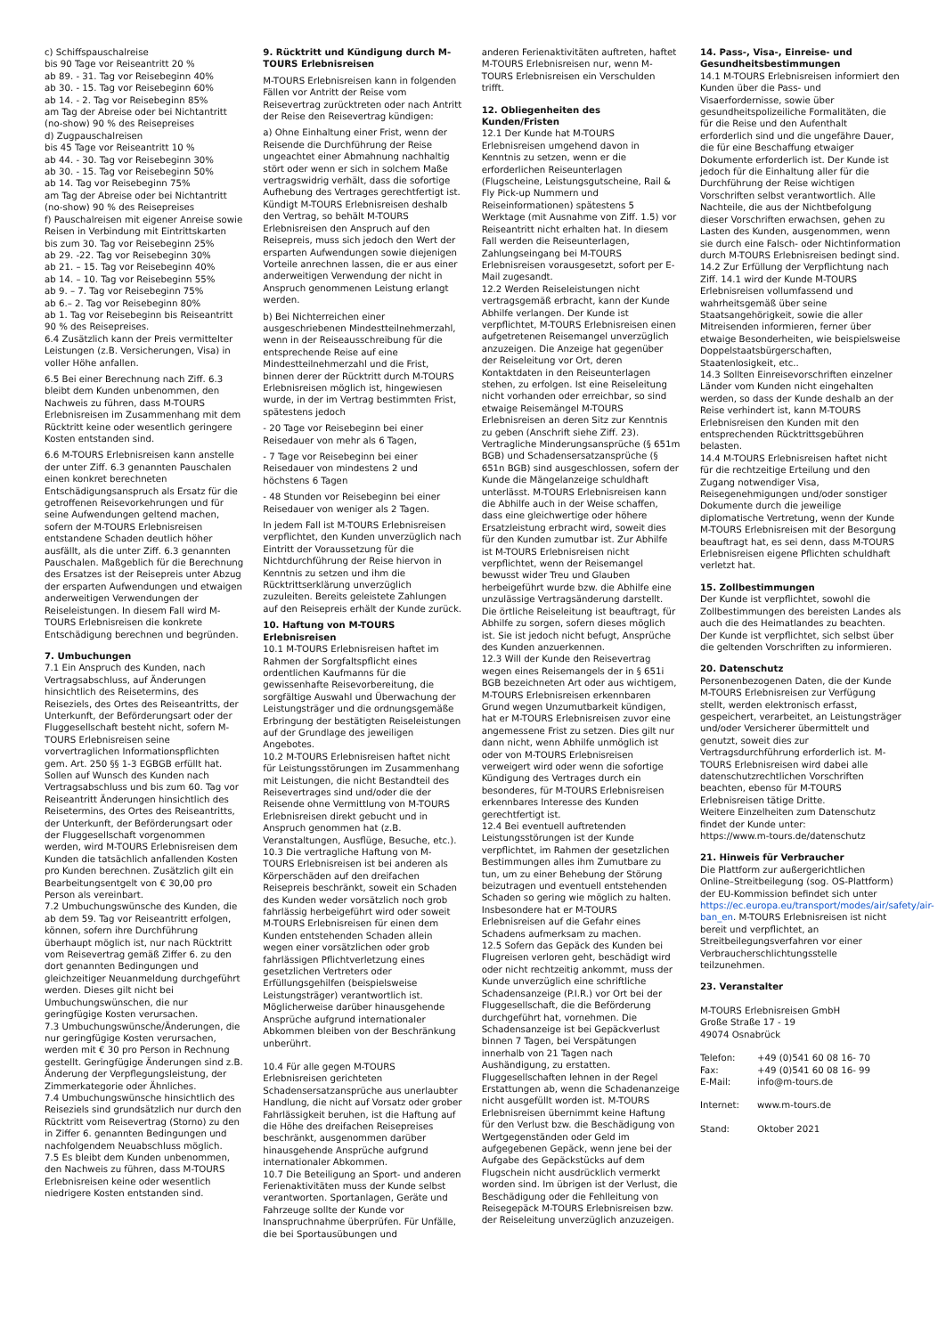c) Schiffspauschalreise
bis 90 Tage vor Reiseantritt 20 %
ab 89. - 31. Tag vor Reisebeginn 40%
ab 30. - 15. Tag vor Reisebeginn 60%
ab 14. - 2. Tag vor Reisebeginn 85%
am Tag der Abreise oder bei Nichtantritt (no-show) 90 % des Reisepreises
d) Zugpauschalreisen
bis 45 Tage vor Reiseantritt 10 %
ab 44. - 30. Tag vor Reisebeginn 30%
ab 30. - 15. Tag vor Reisebeginn 50%
ab 14. Tag vor Reisebeginn 75%
am Tag der Abreise oder bei Nichtantritt (no-show) 90 % des Reisepreises
f) Pauschalreisen mit eigener Anreise sowie Reisen in Verbindung mit Eintrittskarten
bis zum 30. Tag vor Reisebeginn 25%
ab 29. -22. Tag vor Reisebeginn 30%
ab 21. – 15. Tag vor Reisebeginn 40%
ab 14. – 10. Tag vor Reisebeginn 55%
ab 9. – 7. Tag vor Reisebeginn 75%
ab 6.– 2. Tag vor Reisebeginn 80%
ab 1. Tag vor Reisebeginn bis Reiseantritt 90 % des Reisepreises.
6.4 Zusätzlich kann der Preis vermittelter Leistungen (z.B. Versicherungen, Visa) in voller Höhe anfallen.
6.5 Bei einer Berechnung nach Ziff. 6.3 bleibt dem Kunden unbenommen, den Nachweis zu führen, dass M-TOURS Erlebnisreisen im Zusammenhang mit dem Rücktritt keine oder wesentlich geringere Kosten entstanden sind.
6.6 M-TOURS Erlebnisreisen kann anstelle der unter Ziff. 6.3 genannten Pauschalen einen konkret berechneten Entschädigungsanspruch als Ersatz für die getroffenen Reisevorkehrungen und für seine Aufwendungen geltend machen, sofern der M-TOURS Erlebnisreisen entstandene Schaden deutlich höher ausfällt, als die unter Ziff. 6.3 genannten Pauschalen. Maßgeblich für die Berechnung des Ersatzes ist der Reisepreis unter Abzug der ersparten Aufwendungen und etwaigen anderweitigen Verwendungen der Reiseleistungen. In diesem Fall wird M-TOURS Erlebnisreisen die konkrete Entschädigung berechnen und begründen.
7. Umbuchungen
7.1 Ein Anspruch des Kunden, nach Vertragsabschluss, auf Änderungen hinsichtlich des Reisetermins, des Reiseziels, des Ortes des Reiseantritts, der Unterkunft, der Beförderungsart oder der Fluggesellschaft besteht nicht, sofern M-TOURS Erlebnisreisen seine vorvertraglichen Informationspflichten gem. Art. 250 §§ 1-3 EGBGB erfüllt hat. Sollen auf Wunsch des Kunden nach Vertragsabschluss und bis zum 60. Tag vor Reiseantritt Änderungen hinsichtlich des Reisetermins, des Ortes des Reiseantritts, der Unterkunft, der Beförderungsart oder der Fluggesellschaft vorgenommen werden, wird M-TOURS Erlebnisreisen dem Kunden die tatsächlich anfallenden Kosten pro Kunden berechnen. Zusätzlich gilt ein Bearbeitungsentgelt von € 30,00 pro Person als vereinbart.
7.2 Umbuchungswünsche des Kunden, die ab dem 59. Tag vor Reiseantritt erfolgen, können, sofern ihre Durchführung überhaupt möglich ist, nur nach Rücktritt vom Reisevertrag gemäß Ziffer 6. zu den dort genannten Bedingungen und gleichzeitiger Neuanmeldung durchgeführt werden. Dieses gilt nicht bei Umbuchungswünschen, die nur geringfügige Kosten verursachen.
7.3 Umbuchungswünsche/Änderungen, die nur geringfügige Kosten verursachen, werden mit € 30 pro Person in Rechnung gestellt. Geringfügige Änderungen sind z.B. Änderung der Verpflegungsleistung, der Zimmerkategorie oder Ähnliches.
7.4 Umbuchungswünsche hinsichtlich des Reiseziels sind grundsätzlich nur durch den Rücktritt vom Reisevertrag (Storno) zu den in Ziffer 6. genannten Bedingungen und nachfolgendem Neuabschluss möglich.
7.5 Es bleibt dem Kunden unbenommen, den Nachweis zu führen, dass M-TOURS Erlebnisreisen keine oder wesentlich niedrigere Kosten entstanden sind.
9. Rücktritt und Kündigung durch M-TOURS Erlebnisreisen
M-TOURS Erlebnisreisen kann in folgenden Fällen vor Antritt der Reise vom Reisevertrag zurücktreten oder nach Antritt der Reise den Reisevertrag kündigen:
a) Ohne Einhaltung einer Frist, wenn der Reisende die Durchführung der Reise ungeachtet einer Abmahnung nachhaltig stört oder wenn er sich in solchem Maße vertragswidrig verhält, dass die sofortige Aufhebung des Vertrages gerechtfertigt ist. Kündigt M-TOURS Erlebnisreisen deshalb den Vertrag, so behält M-TOURS Erlebnisreisen den Anspruch auf den Reisepreis, muss sich jedoch den Wert der ersparten Aufwendungen sowie diejenigen Vorteile anrechnen lassen, die er aus einer anderweitigen Verwendung der nicht in Anspruch genommenen Leistung erlangt werden.
b) Bei Nichterreichen einer ausgeschriebenen Mindestteilnehmerzahl, wenn in der Reiseausschreibung für die entsprechende Reise auf eine Mindestteilnehmerzahl und die Frist, binnen derer der Rücktritt durch M-TOURS Erlebnisreisen möglich ist, hingewiesen wurde, in der im Vertrag bestimmten Frist, spätestens jedoch
- 20 Tage vor Reisebeginn bei einer Reisedauer von mehr als 6 Tagen,
- 7 Tage vor Reisebeginn bei einer Reisedauer von mindestens 2 und höchstens 6 Tagen
- 48 Stunden vor Reisebeginn bei einer Reisedauer von weniger als 2 Tagen.
In jedem Fall ist M-TOURS Erlebnisreisen verpflichtet, den Kunden unverzüglich nach Eintritt der Voraussetzung für die Nichtdurchführung der Reise hiervon in Kenntnis zu setzen und ihm die Rücktrittserklärung unverzüglich zuzuleiten. Bereits geleistete Zahlungen auf den Reisepreis erhält der Kunde zurück.
10. Haftung von M-TOURS Erlebnisreisen
10.1 M-TOURS Erlebnisreisen haftet im Rahmen der Sorgfaltspflicht eines ordentlichen Kaufmanns für die gewissenhafte Reisevorbereitung, die sorgfältige Auswahl und Überwachung der Leistungsträger und die ordnungsgemäße Erbringung der bestätigten Reiseleistungen auf der Grundlage des jeweiligen Angebotes.
10.2 M-TOURS Erlebnisreisen haftet nicht für Leistungsstörungen im Zusammenhang mit Leistungen, die nicht Bestandteil des Reisevertrages sind und/oder die der Reisende ohne Vermittlung von M-TOURS Erlebnisreisen direkt gebucht und in Anspruch genommen hat (z.B. Veranstaltungen, Ausflüge, Besuche, etc.).
10.3 Die vertragliche Haftung von M-TOURS Erlebnisreisen ist bei anderen als Körperschäden auf den dreifachen Reisepreis beschränkt, soweit ein Schaden des Kunden weder vorsätzlich noch grob fahrlässig herbeigeführt wird oder soweit M-TOURS Erlebnisreisen für einen dem Kunden entstehenden Schaden allein wegen einer vorsätzlichen oder grob fahrlässigen Pflichtverletzung eines gesetzlichen Vertreters oder Erfüllungsgehilfen (beispielsweise Leistungsträger) verantwortlich ist. Möglicherweise darüber hinausgehende Ansprüche aufgrund internationaler Abkommen bleiben von der Beschränkung unberührt.
10.4 Für alle gegen M-TOURS Erlebnisreisen gerichteten Schadensersatzansprüche aus unerlaubter Handlung, die nicht auf Vorsatz oder grober Fahrlässigkeit beruhen, ist die Haftung auf die Höhe des dreifachen Reisepreises beschränkt, ausgenommen darüber hinausgehende Ansprüche aufgrund internationaler Abkommen.
10.7 Die Beteiligung an Sport- und anderen Ferienaktivitäten muss der Kunde selbst verantworten. Sportanlagen, Geräte und Fahrzeuge sollte der Kunde vor Inanspruchnahme überprüfen. Für Unfälle, die bei Sportausübungen und
anderen Ferienaktivitäten auftreten, haftet M-TOURS Erlebnisreisen nur, wenn M-TOURS Erlebnisreisen ein Verschulden trifft.
12. Obliegenheiten des Kunden/Fristen
12.1 Der Kunde hat M-TOURS Erlebnisreisen umgehend davon in Kenntnis zu setzen, wenn er die erforderlichen Reiseunterlagen (Flugscheine, Leistungsgutscheine, Rail & Fly Pick-up Nummern und Reiseinformationen) spätestens 5 Werktage (mit Ausnahme von Ziff. 1.5) vor Reiseantritt nicht erhalten hat. In diesem Fall werden die Reiseunterlagen, Zahlungseingang bei M-TOURS Erlebnisreisen vorausgesetzt, sofort per E-Mail zugesandt.
12.2 Werden Reiseleistungen nicht vertragsgemäß erbracht, kann der Kunde Abhilfe verlangen. Der Kunde ist verpflichtet, M-TOURS Erlebnisreisen einen aufgetretenen Reisemangel unverzüglich anzuzeigen. Die Anzeige hat gegenüber der Reiseleitung vor Ort, deren Kontaktdaten in den Reiseunterlagen stehen, zu erfolgen. Ist eine Reiseleitung nicht vorhanden oder erreichbar, so sind etwaige Reisemängel M-TOURS Erlebnisreisen an deren Sitz zur Kenntnis zu geben (Anschrift siehe Ziff. 23).
Vertragliche Minderungsansprüche (§ 651m BGB) und Schadensersatzansprüche (§ 651n BGB) sind ausgeschlossen, sofern der Kunde die Mängelanzeige schuldhaft unterlässt. M-TOURS Erlebnisreisen kann die Abhilfe auch in der Weise schaffen, dass eine gleichwertige oder höhere Ersatzleistung erbracht wird, soweit dies für den Kunden zumutbar ist. Zur Abhilfe ist M-TOURS Erlebnisreisen nicht verpflichtet, wenn der Reisemangel bewusst wider Treu und Glauben herbeigeführt wurde bzw. die Abhilfe eine unzulässige Vertragsänderung darstellt. Die örtliche Reiseleitung ist beauftragt, für Abhilfe zu sorgen, sofern dieses möglich ist. Sie ist jedoch nicht befugt, Ansprüche des Kunden anzuerkennen.
12.3 Will der Kunde den Reisevertrag wegen eines Reisemangels der in § 651i BGB bezeichneten Art oder aus wichtigem, M-TOURS Erlebnisreisen erkennbaren Grund wegen Unzumutbarkeit kündigen, hat er M-TOURS Erlebnisreisen zuvor eine angemessene Frist zu setzen. Dies gilt nur dann nicht, wenn Abhilfe unmöglich ist oder von M-TOURS Erlebnisreisen verweigert wird oder wenn die sofortige Kündigung des Vertrages durch ein besonderes, für M-TOURS Erlebnisreisen erkennbares Interesse des Kunden gerechtfertigt ist.
12.4 Bei eventuell auftretenden Leistungsstörungen ist der Kunde verpflichtet, im Rahmen der gesetzlichen Bestimmungen alles ihm Zumutbare zu tun, um zu einer Behebung der Störung beizutragen und eventuell entstehenden Schaden so gering wie möglich zu halten. Insbesondere hat er M-TOURS Erlebnisreisen auf die Gefahr eines Schadens aufmerksam zu machen.
12.5 Sofern das Gepäck des Kunden bei Flugreisen verloren geht, beschädigt wird oder nicht rechtzeitig ankommt, muss der Kunde unverzüglich eine schriftliche Schadensanzeige (P.I.R.) vor Ort bei der Fluggesellschaft, die die Beförderung durchgeführt hat, vornehmen. Die Schadensanzeige ist bei Gepäckverlust binnen 7 Tagen, bei Verspätungen innerhalb von 21 Tagen nach Aushändigung, zu erstatten. Fluggesellschaften lehnen in der Regel Erstattungen ab, wenn die Schadenanzeige nicht ausgefüllt worden ist. M-TOURS Erlebnisreisen übernimmt keine Haftung für den Verlust bzw. die Beschädigung von Wertgegenständen oder Geld im aufgegebenen Gepäck, wenn jene bei der Aufgabe des Gepäckstücks auf dem Flugschein nicht ausdrücklich vermerkt worden sind. Im übrigen ist der Verlust, die Beschädigung oder die Fehlleitung von Reisegepäck M-TOURS Erlebnisreisen bzw. der Reiseleitung unverzüglich anzuzeigen.
14. Pass-, Visa-, Einreise- und Gesundheitsbestimmungen
14.1 M-TOURS Erlebnisreisen informiert den Kunden über die Pass- und Visaerfordernisse, sowie über gesundheitspolizeiliche Formalitäten, die für die Reise und den Aufenthalt erforderlich sind und die ungefähre Dauer, die für eine Beschaffung etwaiger Dokumente erforderlich ist. Der Kunde ist jedoch für die Einhaltung aller für die Durchführung der Reise wichtigen Vorschriften selbst verantwortlich. Alle Nachteile, die aus der Nichtbefolgung dieser Vorschriften erwachsen, gehen zu Lasten des Kunden, ausgenommen, wenn sie durch eine Falsch- oder Nichtinformation durch M-TOURS Erlebnisreisen bedingt sind.
14.2 Zur Erfüllung der Verpflichtung nach Ziff. 14.1 wird der Kunde M-TOURS Erlebnisreisen vollumfassend und wahrheitsgemäß über seine Staatsangehörigkeit, sowie die aller Mitreisenden informieren, ferner über etwaige Besonderheiten, wie beispielsweise Doppelstaatsbürgerschaften, Staatenlosigkeit, etc..
14.3 Sollten Einreisevorschriften einzelner Länder vom Kunden nicht eingehalten werden, so dass der Kunde deshalb an der Reise verhindert ist, kann M-TOURS Erlebnisreisen den Kunden mit den entsprechenden Rücktrittsgebühren belasten.
14.4 M-TOURS Erlebnisreisen haftet nicht für die rechtzeitige Erteilung und den Zugang notwendiger Visa, Reisegenehmigungen und/oder sonstiger Dokumente durch die jeweilige diplomatische Vertretung, wenn der Kunde M-TOURS Erlebnisreisen mit der Besorgung beauftragt hat, es sei denn, dass M-TOURS Erlebnisreisen eigene Pflichten schuldhaft verletzt hat.
15. Zollbestimmungen
Der Kunde ist verpflichtet, sowohl die Zollbestimmungen des bereisten Landes als auch die des Heimatlandes zu beachten. Der Kunde ist verpflichtet, sich selbst über die geltenden Vorschriften zu informieren.
20. Datenschutz
Personenbezogenen Daten, die der Kunde M-TOURS Erlebnisreisen zur Verfügung stellt, werden elektronisch erfasst, gespeichert, verarbeitet, an Leistungsträger und/oder Versicherer übermittelt und genutzt, soweit dies zur Vertragsdurchführung erforderlich ist. M-TOURS Erlebnisreisen wird dabei alle datenschutzrechtlichen Vorschriften beachten, ebenso für M-TOURS Erlebnisreisen tätige Dritte.
Weitere Einzelheiten zum Datenschutz findet der Kunde unter:
https://www.m-tours.de/datenschutz
21. Hinweis für Verbraucher
Die Plattform zur außergerichtlichen Online–Streitbeilegung (sog. OS-Plattform) der EU-Kommission befindet sich unter https://ec.europa.eu/transport/modes/air/safety/air-ban_en. M-TOURS Erlebnisreisen ist nicht bereit und verpflichtet, an Streitbeilegungsverfahren vor einer Verbraucherschlichtungsstelle teilzunehmen.
23. Veranstalter
M-TOURS Erlebnisreisen GmbH
Große Straße 17 - 19
49074 Osnabrück
Telefon: +49 (0)541 60 08 16- 70
Fax: +49 (0)541 60 08 16- 99
E-Mail: info@m-tours.de
Internet: www.m-tours.de
Stand: Oktober 2021